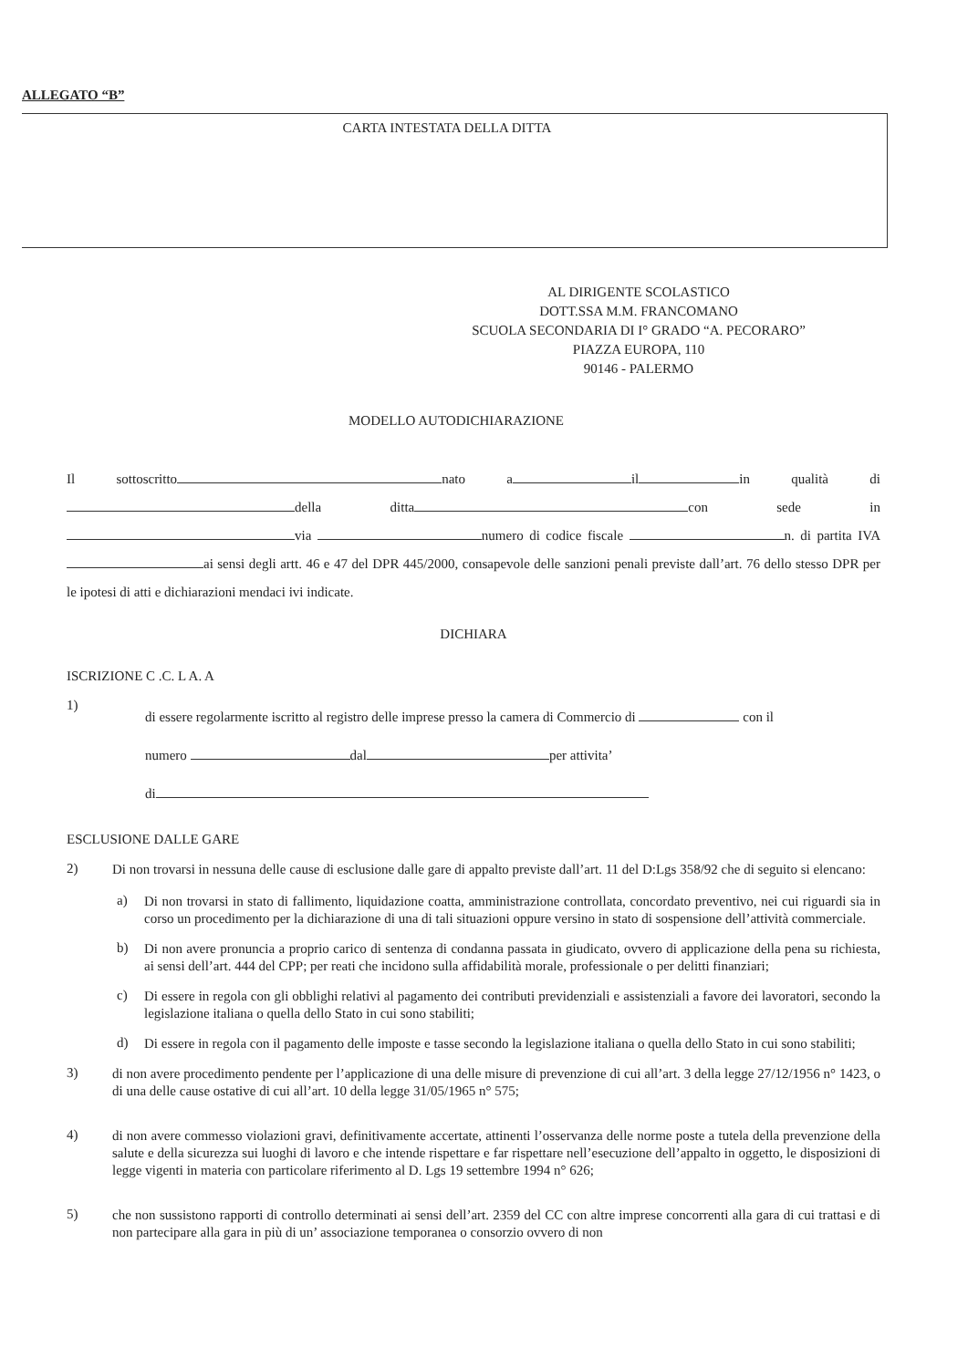ALLEGATO “B”
CARTA INTESTATA DELLA DITTA
AL DIRIGENTE SCOLASTICO
DOTT.SSA M.M. FRANCOMANO
SCUOLA SECONDARIA DI I° GRADO “A. PECORARO”
PIAZZA EUROPA, 110
90146 - PALERMO
MODELLO AUTODICHIARAZIONE
Il sottoscritto nato a il in qualità di della ditta con sede in via numero di codice fiscale n. di partita IVA ai sensi degli artt. 46 e 47 del DPR 445/2000, consapevole delle sanzioni penali previste dall’art. 76 dello stesso DPR per le ipotesi di atti e dichiarazioni mendaci ivi indicate.
DICHIARA
ISCRIZIONE C .C. L A. A
1)
di essere regolarmente iscritto al registro delle imprese presso la camera di Commercio di con il
numero dal per attivita’
di
ESCLUSIONE DALLE GARE
2)
Di non trovarsi in nessuna delle cause di esclusione dalle gare di appalto previste dall’art. 11 del D:Lgs 358/92 che di seguito si elencano:
a)
Di non trovarsi in stato di fallimento, liquidazione coatta, amministrazione controllata, concordato preventivo, nei cui riguardi sia in corso un procedimento per la dichiarazione di una di tali situazioni oppure versino in stato di sospensione dell’attività commerciale.
b)
Di non avere pronuncia a proprio carico di sentenza di condanna passata in giudicato, ovvero di applicazione della pena su richiesta, ai sensi dell’art. 444 del CPP; per reati che incidono sulla affidabilità morale, professionale o per delitti finanziari;
c)
Di essere in regola con gli obblighi relativi al pagamento dei contributi previdenziali e assistenziali a favore dei lavoratori, secondo la legislazione italiana o quella dello Stato in cui sono stabiliti;
d)
Di essere in regola con il pagamento delle imposte e tasse secondo la legislazione italiana o quella dello Stato in cui sono stabiliti;
3)
di non avere procedimento pendente per l’applicazione di una delle misure di prevenzione di cui all’art. 3 della legge 27/12/1956 n° 1423, o di una delle cause ostative di cui all’art. 10 della legge 31/05/1965 n° 575;
4)
di non avere commesso violazioni gravi, definitivamente accertate, attinenti l’osservanza delle norme poste a tutela della prevenzione della salute e della sicurezza sui luoghi di lavoro e che intende rispettare e far rispettare nell’esecuzione dell’appalto in oggetto, le disposizioni di legge vigenti in materia con particolare riferimento al D. Lgs 19 settembre 1994 n° 626;
5)
che non sussistono rapporti di controllo determinati ai sensi dell’art. 2359 del CC con altre imprese concorrenti alla gara di cui trattasi e di non partecipare alla gara in più di un’ associazione temporanea o consorzio ovvero di non